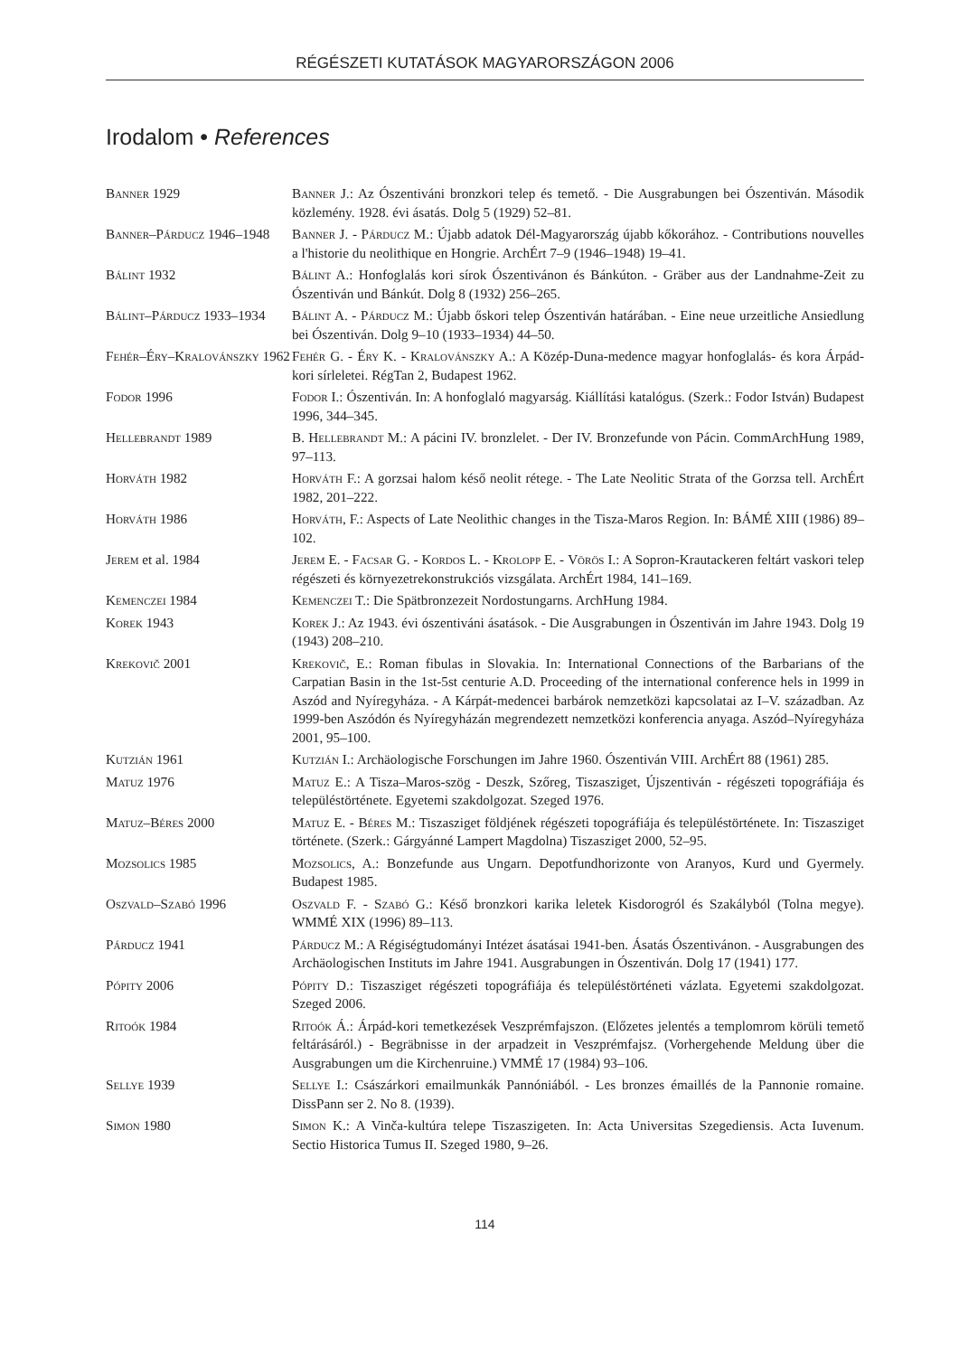RÉGÉSZETI KUTATÁSOK MAGYARORSZÁGON 2006
Irodalom • References
Banner 1929 Banner J.: Az Ószentiváni bronzkori telep és temető. - Die Ausgrabungen bei Ószentiván. Második közlemény. 1928. évi ásatás. Dolg 5 (1929) 52–81.
Banner–Párducz 1946–1948
Banner J. - Párducz M.: Újabb adatok Dél-Magyarország újabb kőkorához. - Contributions nouvelles a l'historie du neolithique en Hongrie. ArchÉrt 7–9 (1946–1948) 19–41.
Bálint 1932 Bálint A.: Honfoglalás kori sírok Ószentivánon és Bánkúton. - Gräber aus der Landnahme-Zeit zu Ószentiván und Bánkút. Dolg 8 (1932) 256–265.
Bálint–Párducz 1933–1934
Bálint A. - Párducz M.: Újabb őskori telep Ószentiván határában. - Eine neue urzeitliche Ansiedlung bei Ószentiván. Dolg 9–10 (1933–1934) 44–50.
Fehér–Éry–Kralovánszky 1962
Fehér G. - Éry K. - Kralovánszky A.: A Közép-Duna-medence magyar honfoglalás- és kora Árpád-kori sírleletei. RégTan 2, Budapest 1962.
Fodor 1996 Fodor I.: Ószentiván. In: A honfoglaló magyarság. Kiállítási katalógus. (Szerk.: Fodor István) Budapest 1996, 344–345.
Hellebrandt 1989 B. Hellebrandt M.: A pácini IV. bronzlelet. - Der IV. Bronzefunde von Pácin. CommArchHung 1989, 97–113.
Horváth 1982 Horváth F.: A gorzsai halom késő neolit rétege. - The Late Neolitic Strata of the Gorzsa tell. ArchÉrt 1982, 201–222.
Horváth 1986 Horváth, F.: Aspects of Late Neolithic changes in the Tisza-Maros Region. In: BÁMÉ XIII (1986) 89–102.
Jerem et al. 1984 Jerem E. - Facsar G. - Kordos L. - Krolopp E. - Vörös I.: A Sopron-Krautackeren feltárt vaskori telep régészeti és környezetrekonstrukciós vizsgálata. ArchÉrt 1984, 141–169.
Kemenczei 1984 Kemenczei T.: Die Spätbronzezeit Nordostungarns. ArchHung 1984.
Korek 1943 Korek J.: Az 1943. évi ószentiváni ásatások. - Die Ausgrabungen in Ószentiván im Jahre 1943. Dolg 19 (1943) 208–210.
Krekovič 2001 Krekovič, E.: Roman fibulas in Slovakia. In: International Connections of the Barbarians of the Carpatian Basin in the 1st-5st centurie A.D. Proceeding of the international conference hels in 1999 in Aszód and Nyíregyháza. - A Kárpát-medencei barbárok nemzetközi kapcsolatai az I–V. században. Az 1999-ben Aszódón és Nyíregyházán megrendezett nemzetközi konferencia anyaga. Aszód–Nyíregyháza 2001, 95–100.
Kutzián 1961 Kutzián I.: Archäologische Forschungen im Jahre 1960. Ószentiván VIII. ArchÉrt 88 (1961) 285.
Matuz 1976 Matuz E.: A Tisza–Maros-szög - Deszk, Szőreg, Tiszasziget, Újszentiván - régészeti topográfiája és településtörténete. Egyetemi szakdolgozat. Szeged 1976.
Matuz–Béres 2000 Matuz E. - Béres M.: Tiszasziget földjének régészeti topográfiája és településtörténete. In: Tiszasziget története. (Szerk.: Gárgyánné Lampert Magdolna) Tiszasziget 2000, 52–95.
Mozsolics 1985 Mozsolics, A.: Bonzefunde aus Ungarn. Depotfundhorizonte von Aranyos, Kurd und Gyermely. Budapest 1985.
Oszvald–Szabó 1996 Oszvald F. - Szabó G.: Késő bronzkori karika leletek Kisdorogról és Szakályból (Tolna megye). WMMÉ XIX (1996) 89–113.
Párducz 1941 Párducz M.: A Régiségtudományi Intézet ásatásai 1941-ben. Ásatás Ószentivánon. - Ausgrabungen des Archäologischen Instituts im Jahre 1941. Ausgrabungen in Ószentiván. Dolg 17 (1941) 177.
Pópity 2006 Pópity D.: Tiszasziget régészeti topográfiája és településtörténeti vázlata. Egyetemi szakdolgozat. Szeged 2006.
Ritoók 1984 Ritoók Á.: Árpád-kori temetkezések Veszprémfajszon. (Előzetes jelentés a templomrom körüli temető feltárásáról.) - Begräbnisse in der arpadzeit in Veszprémfajsz. (Vorhergehende Meldung über die Ausgrabungen um die Kirchenruine.) VMMÉ 17 (1984) 93–106.
Sellye 1939 Sellye I.: Császárkori emailmunkák Pannóniából. - Les bronzes émaillés de la Pannonie romaine. DissPann ser 2. No 8. (1939).
Simon 1980 Simon K.: A Vinča-kultúra telepe Tiszaszigeten. In: Acta Universitas Szegediensis. Acta Iuvenum. Sectio Historica Tumus II. Szeged 1980, 9–26.
114